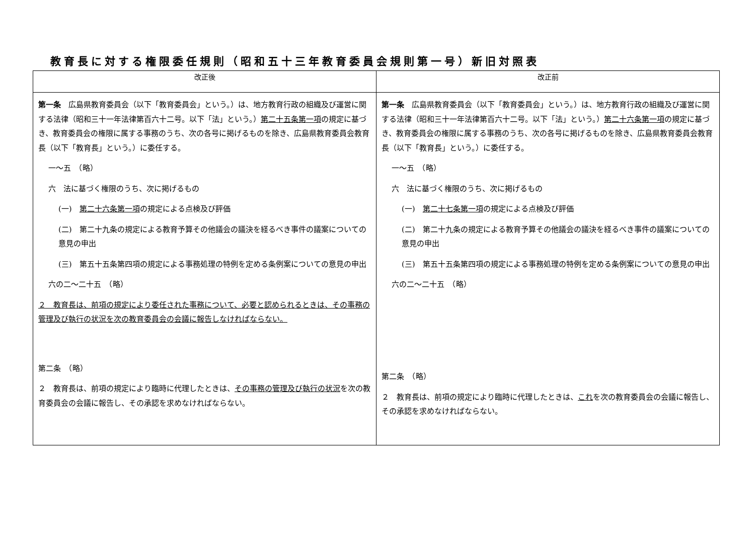教育長に対する権限委任規則（昭和五十三年教育委員会規則第一号）新旧対照表
| 改正後 | 改正前 |
| --- | --- |
| 第一条 広島県教育委員会（以下「教育委員会」という。）は、地方教育行政の組織及び運営に関する法律（昭和三十一年法律第百六十二号。以下「法」という。） 第二十五条第一項 の規定に基づき、教育委員会の権限に属する事務のうち、次の各号に掲げるものを除き、広島県教育委員会教育長（以下「教育長」という。）に委任する。 一～五 （略） 六 法に基づく権限のうち、次に掲げるもの (一) 第二十六条第一項 の規定による点検及び評価 (二) 第二十九条の規定による教育予算その他議会の議決を経るべき事件の議案についての意見の申出 (三) 第五十五条第四項の規定による事務処理の特例を定める条例案についての意見の申出 六の二～二十五 （略） ２ 教育長は、前項の規定により委任された事務について、必要と認められるときは、その事務の管理及び執行の状況を次の教育委員会の会議に報告しなければならない。 第二条 （略） ２ 教育長は、前項の規定により臨時に代理したときは、 その事務の管理及び執行の状況 を次の教育委員会の会議に報告し、その承認を求めなければならない。 | 第一条 広島県教育委員会（以下「教育委員会」という。）は、地方教育行政の組織及び運営に関する法律（昭和三十一年法律第百六十二号。以下「法」という。） 第二十六条第一項 の規定に基づき、教育委員会の権限に属する事務のうち、次の各号に掲げるものを除き、広島県教育委員会教育長（以下「教育長」という。）に委任する。 一～五 （略） 六 法に基づく権限のうち、次に掲げるもの (一) 第二十七条第一項 の規定による点検及び評価 (二) 第二十九条の規定による教育予算その他議会の議決を経るべき事件の議案についての意見の申出 (三) 第五十五条第四項の規定による事務処理の特例を定める条例案についての意見の申出 六の二～二十五 （略） 第二条 （略） ２ 教育長は、前項の規定により臨時に代理したときは、 これ を次の教育委員会の会議に報告し、その承認を求めなければならない。 |